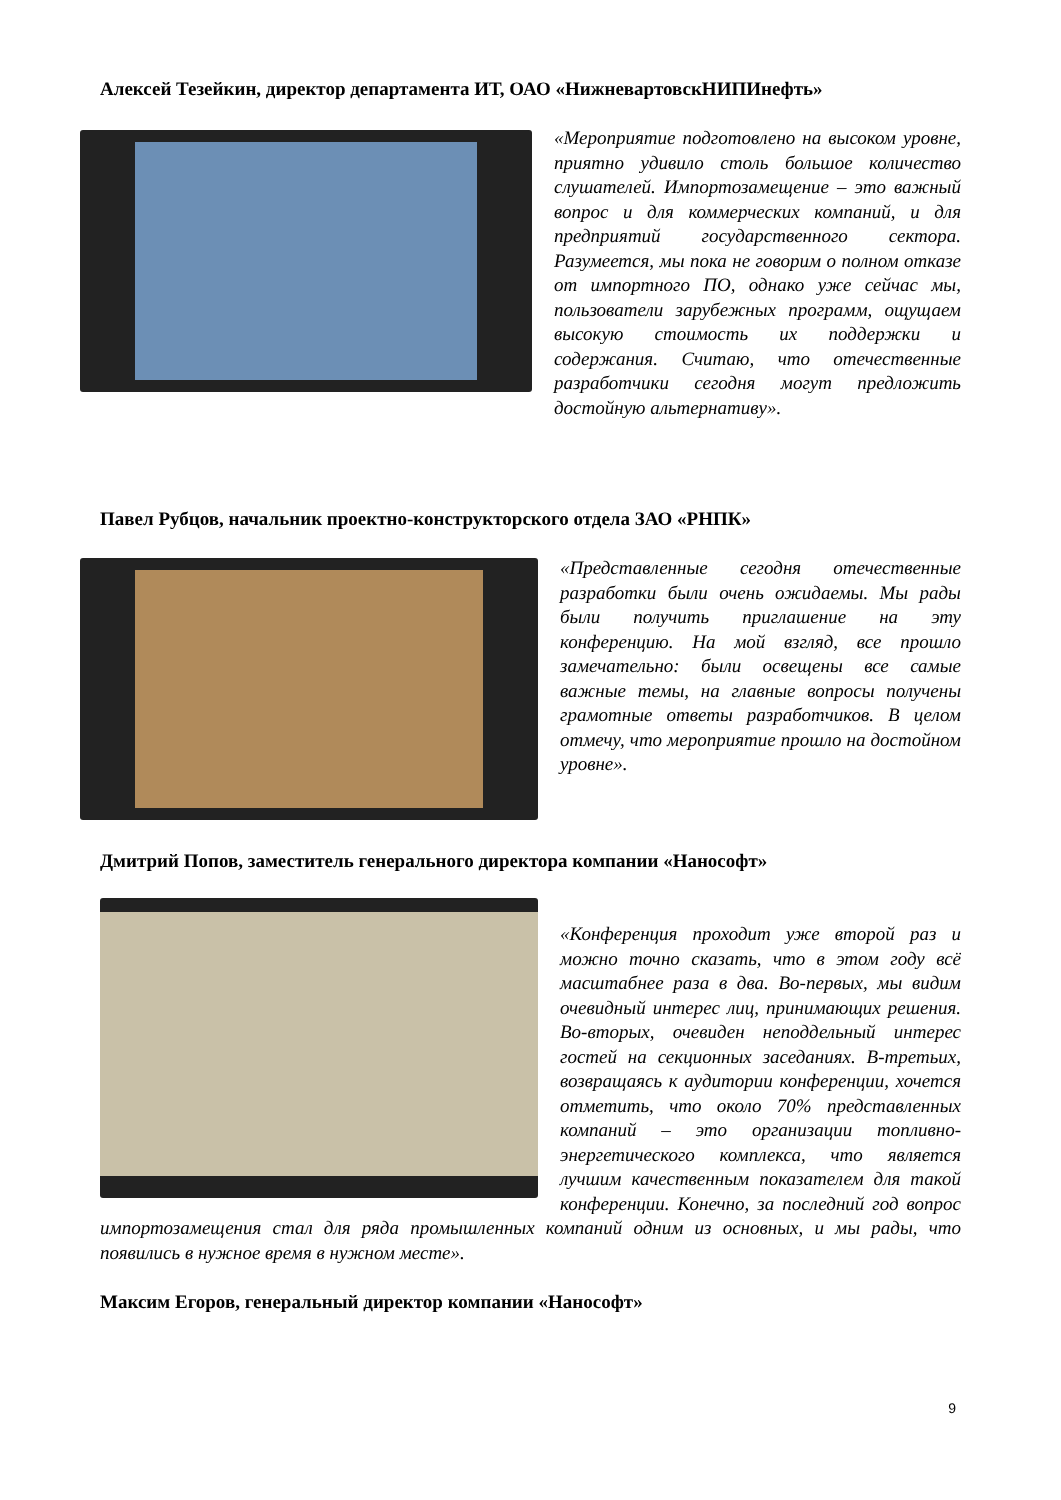Алексей Тезейкин, директор департамента ИТ, ОАО «НижневартовскНИПИнефть»
«Мероприятие подготовлено на высоком уровне, приятно удивило столь большое количество слушателей. Импортозамещение – это важный вопрос и для коммерческих компаний, и для предприятий государственного сектора. Разумеется, мы пока не говорим о полном отказе от импортного ПО, однако уже сейчас мы, пользователи зарубежных программ, ощущаем высокую стоимость их поддержки и содержания. Считаю, что отечественные разработчики сегодня могут предложить достойную альтернативу».
Павел Рубцов, начальник проектно-конструкторского отдела ЗАО «РНПК»
«Представленные сегодня отечественные разработки были очень ожидаемы. Мы рады были получить приглашение на эту конференцию. На мой взгляд, все прошло замечательно: были освещены все самые важные темы, на главные вопросы получены грамотные ответы разработчиков. В целом отмечу, что мероприятие прошло на достойном уровне».
Дмитрий Попов, заместитель генерального директора компании «Нанософт»
«Конференция проходит уже второй раз и можно точно сказать, что в этом году всё масштабнее раза в два. Во-первых, мы видим очевидный интерес лиц, принимающих решения. Во-вторых, очевиден неподдельный интерес гостей на секционных заседаниях. В-третьих, возвращаясь к аудитории конференции, хочется отметить, что около 70% представленных компаний – это организации топливно-энергетического комплекса, что является лучшим качественным показателем для такой конференции. Конечно, за последний год вопрос импортозамещения стал для ряда промышленных компаний одним из основных, и мы рады, что появились в нужное время в нужном месте».
Максим Егоров, генеральный директор компании «Нанософт»
9